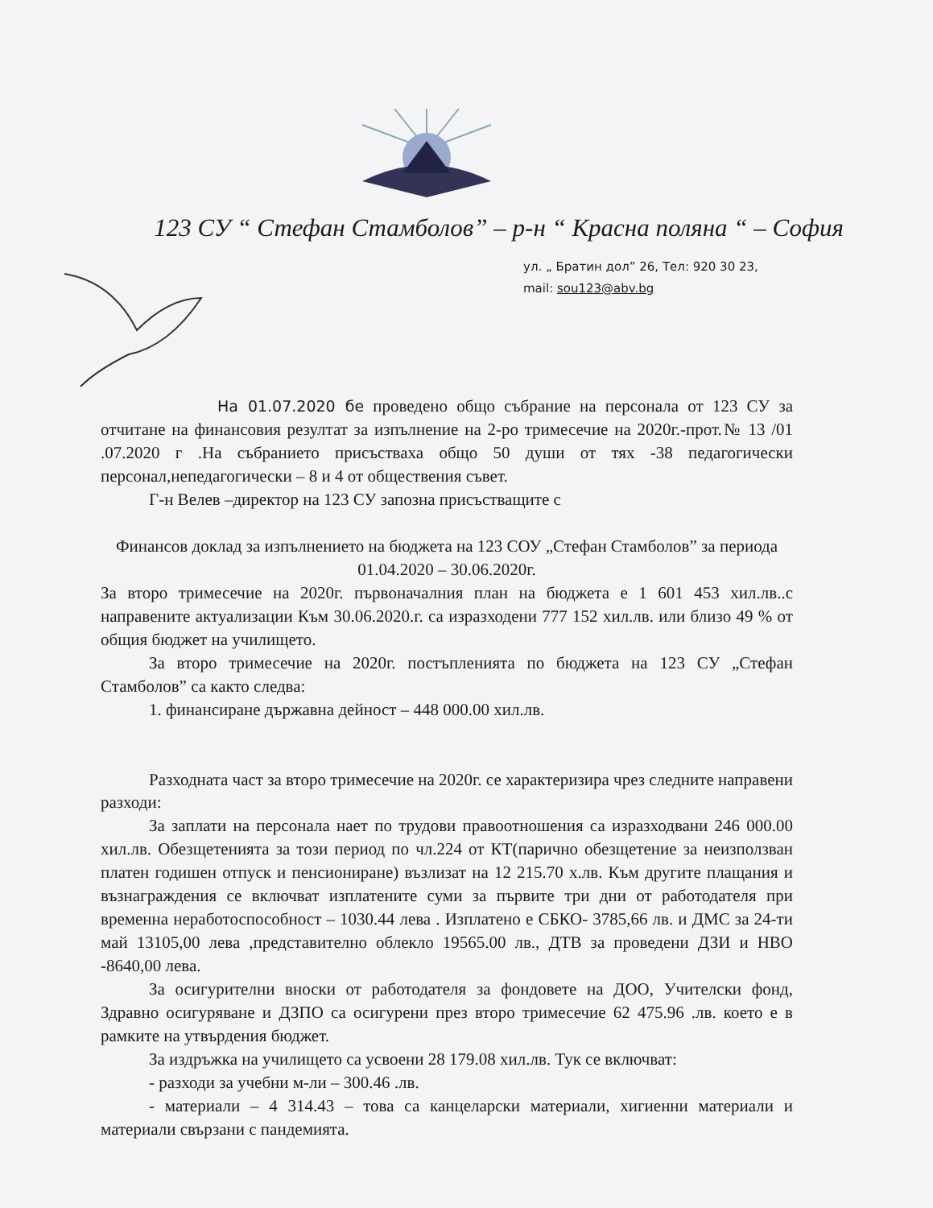123 СУ “ Стефан Стамболов” – р-н “ Красна поляна “ – София
ул. „ Братин дол” 26, Тел: 920 30 23,
mail: sou123@abv.bg
На 01.07.2020 бе проведено общо събрание на персонала от 123 СУ за отчитане на финансовия резултат за изпълнение на 2-ро тримесечие на 2020г.-прот.№ 13 /01 .07.2020 г .На събранието присъстваха общо 50 души от тях -38 педагогически персонал,непедагогически – 8 и 4 от обществения съвет.
Г-н Велев –директор на 123 СУ запозна присъстващите с
Финансов доклад за изпълнението на бюджета на 123 СОУ „Стефан Стамболов” за периода 01.04.2020 – 30.06.2020г.
За второ тримесечие на 2020г. първоначалния план на бюджета е 1 601 453 хил.лв..с направените актуализации Към 30.06.2020.г. са изразходени 777 152 хил.лв. или близо 49 % от общия бюджет на училището.
За второ тримесечие на 2020г. постъпленията по бюджета на 123 СУ „Стефан Стамболов” са както следва:
1. финансиране държавна дейност – 448 000.00 хил.лв.
Разходната част за второ тримесечие на 2020г. се характеризира чрез следните направени разходи:
За заплати на персонала нает по трудови правоотношения са изразходвани 246 000.00 хил.лв. Обезщетенията за този период по чл.224 от КТ(парично обезщетение за неизползван платен годишен отпуск и пенсиониране) възлизат на 12 215.70 х.лв. Към другите плащания и възнаграждения се включват изплатените суми за първите три дни от работодателя при временна неработоспособност – 1030.44 лева . Изплатено е СБКО- 3785,66 лв. и ДМС за 24-ти май 13105,00 лева ,представително облекло 19565.00 лв., ДТВ за проведени ДЗИ и НВО -8640,00 лева.
За осигурителни вноски от работодателя за фондовете на ДОО, Учителски фонд, Здравно осигуряване и ДЗПО са осигурени през второ тримесечие 62 475.96 .лв. което е в рамките на утвърдения бюджет.
За издръжка на училището са усвоени 28 179.08 хил.лв. Тук се включват:
- разходи за учебни м-ли – 300.46 .лв.
- материали – 4 314.43 – това са канцеларски материали, хигиенни материали и материали свързани с пандемията.